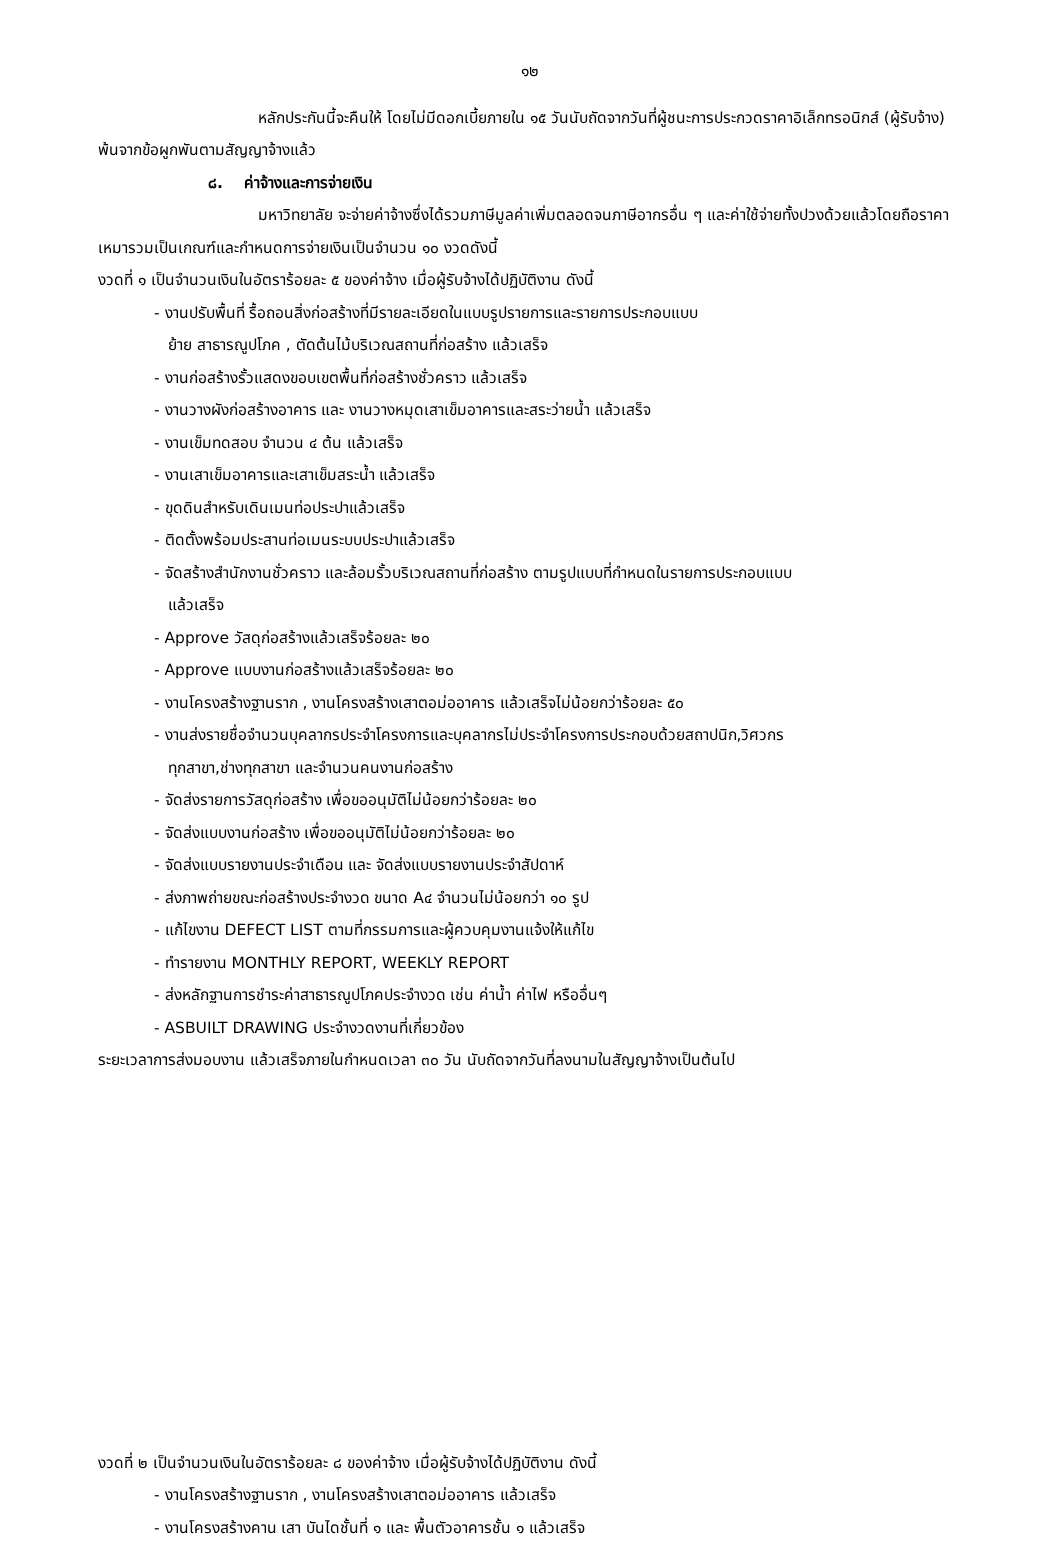๑๒
หลักประกันนี้จะคืนให้ โดยไม่มีดอกเบี้ยภายใน ๑๕ วันนับถัดจากวันที่ผู้ชนะการประกวดราคาอิเล็กทรอนิกส์ (ผู้รับจ้าง) พ้นจากข้อผูกพันตามสัญญาจ้างแล้ว
๘. ค่าจ้างและการจ่ายเงิน
มหาวิทยาลัย จะจ่ายค่าจ้างซึ่งได้รวมภาษีมูลค่าเพิ่มตลอดจนภาษีอากรอื่น ๆ และค่าใช้จ่ายทั้งปวงด้วยแล้วโดยถือราคาเหมารวมเป็นเกณฑ์และกำหนดการจ่ายเงินเป็นจำนวน ๑๐ งวดดังนี้
งวดที่ ๑ เป็นจำนวนเงินในอัตราร้อยละ ๕ ของค่าจ้าง เมื่อผู้รับจ้างได้ปฏิบัติงาน ดังนี้
- งานปรับพื้นที่ รื้อถอนสิ่งก่อสร้างที่มีรายละเอียดในแบบรูปรายการและรายการประกอบแบบ
ย้าย สาธารณูปโภค , ตัดต้นไม้บริเวณสถานที่ก่อสร้าง แล้วเสร็จ
- งานก่อสร้างรั้วแสดงขอบเขตพื้นที่ก่อสร้างชั่วคราว แล้วเสร็จ
- งานวางผังก่อสร้างอาคาร และ งานวางหมุดเสาเข็มอาคารและสระว่ายน้ำ แล้วเสร็จ
- งานเข็มทดสอบ จำนวน ๔ ต้น แล้วเสร็จ
- งานเสาเข็มอาคารและเสาเข็มสระน้ำ แล้วเสร็จ
- ขุดดินสำหรับเดินเมนท่อประปาแล้วเสร็จ
- ติดตั้งพร้อมประสานท่อเมนระบบประปาแล้วเสร็จ
- จัดสร้างสำนักงานชั่วคราว และล้อมรั้วบริเวณสถานที่ก่อสร้าง ตามรูปแบบที่กำหนดในรายการประกอบแบบ
แล้วเสร็จ
- Approve วัสดุก่อสร้างแล้วเสร็จร้อยละ ๒๐
- Approve แบบงานก่อสร้างแล้วเสร็จร้อยละ ๒๐
- งานโครงสร้างฐานราก , งานโครงสร้างเสาตอม่ออาคาร แล้วเสร็จไม่น้อยกว่าร้อยละ ๕๐
- งานส่งรายชื่อจำนวนบุคลากรประจำโครงการและบุคลากรไม่ประจำโครงการประกอบด้วยสถาปนิก,วิศวกร
ทุกสาขา,ช่างทุกสาขา และจำนวนคนงานก่อสร้าง
- จัดส่งรายการวัสดุก่อสร้าง เพื่อขออนุมัติไม่น้อยกว่าร้อยละ ๒๐
- จัดส่งแบบงานก่อสร้าง เพื่อขออนุมัติไม่น้อยกว่าร้อยละ ๒๐
- จัดส่งแบบรายงานประจำเดือน และ จัดส่งแบบรายงานประจำสัปดาห์
- ส่งภาพถ่ายขณะก่อสร้างประจำงวด ขนาด A๔ จำนวนไม่น้อยกว่า ๑๐ รูป
- แก้ไขงาน DEFECT LIST ตามที่กรรมการและผู้ควบคุมงานแจ้งให้แก้ไข
- ทำรายงาน MONTHLY REPORT, WEEKLY REPORT
- ส่งหลักฐานการชำระค่าสาธารณูปโภคประจำงวด เช่น ค่าน้ำ ค่าไฟ หรืออื่นๆ
- ASBUILT DRAWING ประจำงวดงานที่เกี่ยวข้อง
ระยะเวลาการส่งมอบงาน แล้วเสร็จภายในกำหนดเวลา ๓๐ วัน นับถัดจากวันที่ลงนามในสัญญาจ้างเป็นต้นไป
งวดที่ ๒ เป็นจำนวนเงินในอัตราร้อยละ ๘ ของค่าจ้าง เมื่อผู้รับจ้างได้ปฏิบัติงาน ดังนี้
- งานโครงสร้างฐานราก , งานโครงสร้างเสาตอม่ออาคาร แล้วเสร็จ
- งานโครงสร้างคาน เสา บันไดชั้นที่ ๑ และ พื้นตัวอาคารชั้น ๑ แล้วเสร็จ